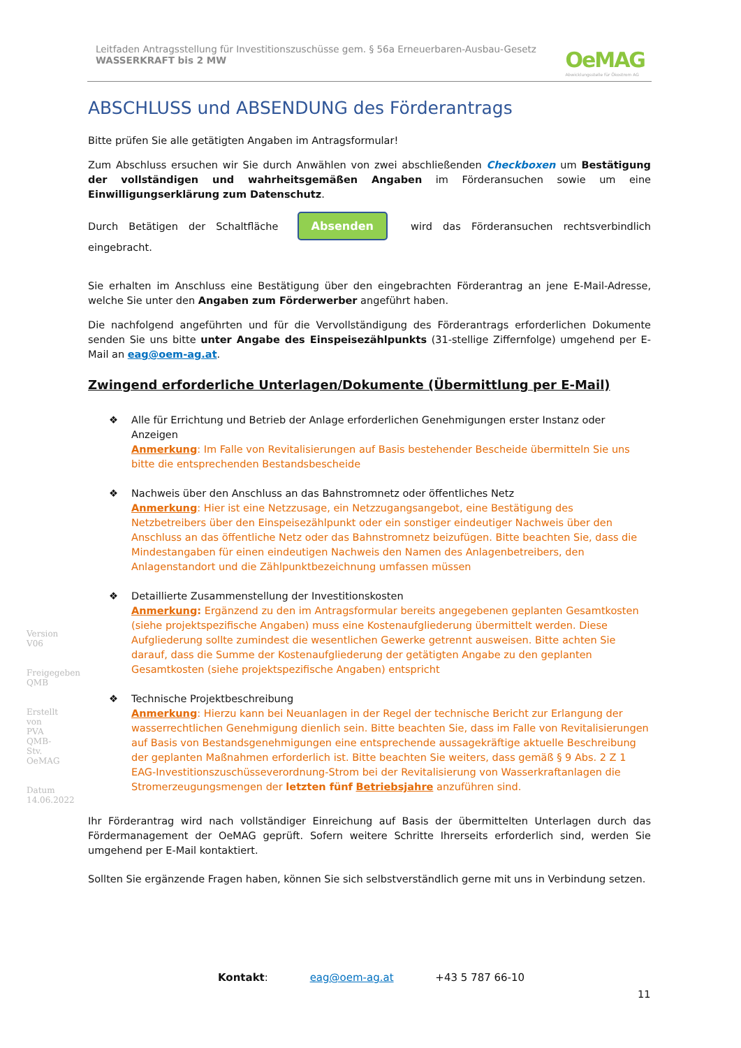Leitfaden Antragsstellung für Investitionszuschüsse gem. § 56a Erneuerbaren-Ausbau-Gesetz
WASSERKRAFT bis 2 MW
OeMAG
Abwicklungsstelle für Ökostrom AG
Version V06
Freigegeben QMB
Erstellt von PVA QMB-Stv. OeMAG
Datum 14.06.2022
ABSCHLUSS und ABSENDUNG des Förderantrags
Bitte prüfen Sie alle getätigten Angaben im Antragsformular!
Zum Abschluss ersuchen wir Sie durch Anwählen von zwei abschließenden Checkboxen um Bestätigung der vollständigen und wahrheitsgemäßen Angaben im Förderansuchen sowie um eine Einwilligungserklärung zum Datenschutz.
Durch Betätigen der Schaltfläche Absenden wird das Förderansuchen rechtsverbindlich eingebracht.
Sie erhalten im Anschluss eine Bestätigung über den eingebrachten Förderantrag an jene E-Mail-Adresse, welche Sie unter den Angaben zum Förderwerber angeführt haben.
Die nachfolgend angeführten und für die Vervollständigung des Förderantrags erforderlichen Dokumente senden Sie uns bitte unter Angabe des Einspeisezählpunkts (31-stellige Ziffernfolge) umgehend per E-Mail an eag@oem-ag.at.
Zwingend erforderliche Unterlagen/Dokumente (Übermittlung per E-Mail)
❖ Alle für Errichtung und Betrieb der Anlage erforderlichen Genehmigungen erster Instanz oder Anzeigen
Anmerkung: Im Falle von Revitalisierungen auf Basis bestehender Bescheide übermitteln Sie uns bitte die entsprechenden Bestandsbescheide
❖ Nachweis über den Anschluss an das Bahnstromnetz oder öffentliches Netz
Anmerkung: Hier ist eine Netzzusage, ein Netzzugangsangebot, eine Bestätigung des Netzbetreibers über den Einspeisezählpunkt oder ein sonstiger eindeutiger Nachweis über den Anschluss an das öffentliche Netz oder das Bahnstromnetz beizufügen. Bitte beachten Sie, dass die Mindestangaben für einen eindeutigen Nachweis den Namen des Anlagenbetreibers, den Anlagenstandort und die Zählpunktbezeichnung umfassen müssen
❖ Detaillierte Zusammenstellung der Investitionskosten
Anmerkung: Ergänzend zu den im Antragsformular bereits angegebenen geplanten Gesamtkosten (siehe projektspezifische Angaben) muss eine Kostenaufgliederung übermittelt werden. Diese Aufgliederung sollte zumindest die wesentlichen Gewerke getrennt ausweisen. Bitte achten Sie darauf, dass die Summe der Kostenaufgliederung der getätigten Angabe zu den geplanten Gesamtkosten (siehe projektspezifische Angaben) entspricht
❖ Technische Projektbeschreibung
Anmerkung: Hierzu kann bei Neuanlagen in der Regel der technische Bericht zur Erlangung der wasserrechtlichen Genehmigung dienlich sein. Bitte beachten Sie, dass im Falle von Revitalisierungen auf Basis von Bestandsgenehmigungen eine entsprechende aussagekräftige aktuelle Beschreibung der geplanten Maßnahmen erforderlich ist. Bitte beachten Sie weiters, dass gemäß § 9 Abs. 2 Z 1 EAG-Investitionszuschüsseverordnung-Strom bei der Revitalisierung von Wasserkraftanlagen die Stromerzeugungsmengen der letzten fünf Betriebsjahre anzuführen sind.
Ihr Förderantrag wird nach vollständiger Einreichung auf Basis der übermittelten Unterlagen durch das Fördermanagement der OeMAG geprüft. Sofern weitere Schritte Ihrerseits erforderlich sind, werden Sie umgehend per E-Mail kontaktiert.
Sollten Sie ergänzende Fragen haben, können Sie sich selbstverständlich gerne mit uns in Verbindung setzen.
Kontakt: eag@oem-ag.at +43 5 787 66-10
11